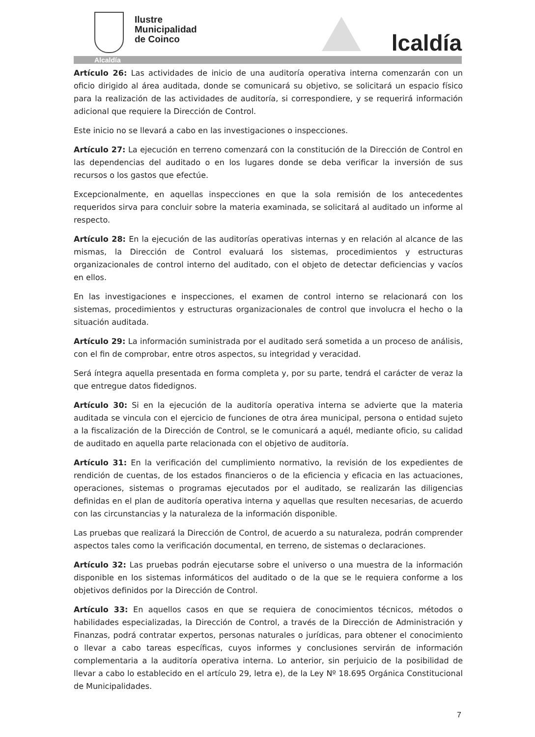Ilustre
Municipalidad
de Coinco
lcaldía
Alcaldía
Artículo 26: Las actividades de inicio de una auditoría operativa interna comenzarán con un oficio dirigido al área auditada, donde se comunicará su objetivo, se solicitará un espacio físico para la realización de las actividades de auditoría, si correspondiere, y se requerirá información adicional que requiere la Dirección de Control.
Este inicio no se llevará a cabo en las investigaciones o inspecciones.
Artículo 27: La ejecución en terreno comenzará con la constitución de la Dirección de Control en las dependencias del auditado o en los lugares donde se deba verificar la inversión de sus recursos o los gastos que efectúe.
Excepcionalmente, en aquellas inspecciones en que la sola remisión de los antecedentes requeridos sirva para concluir sobre la materia examinada, se solicitará al auditado un informe al respecto.
Artículo 28: En la ejecución de las auditorías operativas internas y en relación al alcance de las mismas, la Dirección de Control evaluará los sistemas, procedimientos y estructuras organizacionales de control interno del auditado, con el objeto de detectar deficiencias y vacíos en ellos.
En las investigaciones e inspecciones, el examen de control interno se relacionará con los sistemas, procedimientos y estructuras organizacionales de control que involucra el hecho o la situación auditada.
Artículo 29: La información suministrada por el auditado será sometida a un proceso de análisis, con el fin de comprobar, entre otros aspectos, su integridad y veracidad.
Será íntegra aquella presentada en forma completa y, por su parte, tendrá el carácter de veraz la que entregue datos fidedignos.
Artículo 30: Si en la ejecución de la auditoría operativa interna se advierte que la materia auditada se vincula con el ejercicio de funciones de otra área municipal, persona o entidad sujeto a la fiscalización de la Dirección de Control, se le comunicará a aquél, mediante oficio, su calidad de auditado en aquella parte relacionada con el objetivo de auditoría.
Artículo 31: En la verificación del cumplimiento normativo, la revisión de los expedientes de rendición de cuentas, de los estados financieros o de la eficiencia y eficacia en las actuaciones, operaciones, sistemas o programas ejecutados por el auditado, se realizarán las diligencias definidas en el plan de auditoría operativa interna y aquellas que resulten necesarias, de acuerdo con las circunstancias y la naturaleza de la información disponible.
Las pruebas que realizará la Dirección de Control, de acuerdo a su naturaleza, podrán comprender aspectos tales como la verificación documental, en terreno, de sistemas o declaraciones.
Artículo 32: Las pruebas podrán ejecutarse sobre el universo o una muestra de la información disponible en los sistemas informáticos del auditado o de la que se le requiera conforme a los objetivos definidos por la Dirección de Control.
Artículo 33: En aquellos casos en que se requiera de conocimientos técnicos, métodos o habilidades especializadas, la Dirección de Control, a través de la Dirección de Administración y Finanzas, podrá contratar expertos, personas naturales o jurídicas, para obtener el conocimiento o llevar a cabo tareas específicas, cuyos informes y conclusiones servirán de información complementaria a la auditoría operativa interna. Lo anterior, sin perjuicio de la posibilidad de llevar a cabo lo establecido en el artículo 29, letra e), de la Ley Nº 18.695 Orgánica Constitucional de Municipalidades.
7